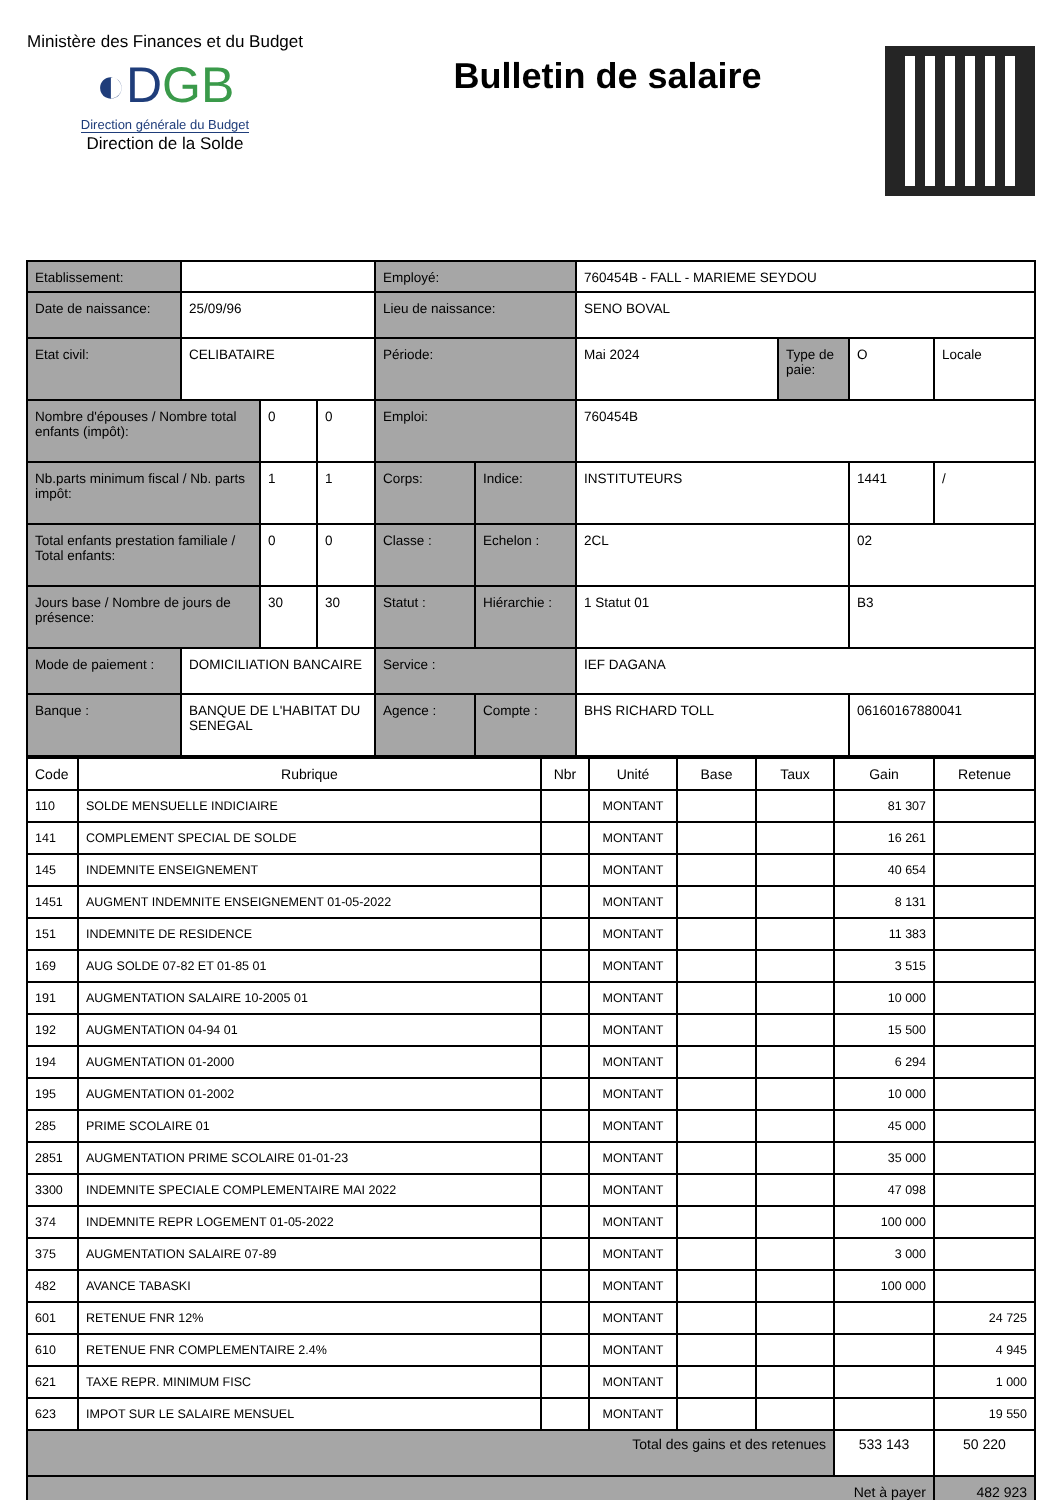Ministère des Finances et du Budget
◐DGB
Direction générale du Budget
Direction de la Solde
Bulletin de salaire
| Etablissement: | | | | Employé: | | 760454B - FALL - MARIEME SEYDOU | | | |
| Date de naissance: | 25/09/96 | | | Lieu de naissance: | | SENO BOVAL | | | |
| Etat civil: | CELIBATAIRE | | | Période: | | Mai 2024 | Type de paie: | O | Locale |
| Nombre d'épouses / Nombre total enfants (impôt): | | 0 | 0 | Emploi: | | 760454B | | | |
| Nb.parts minimum fiscal / Nb. parts impôt: | | 1 | 1 | Corps: | Indice: | INSTITUTEURS | | 1441 | / |
| Total enfants prestation familiale / Total enfants: | | 0 | 0 | Classe : | Echelon : | 2CL | | 02 | |
| Jours base / Nombre de jours de présence: | | 30 | 30 | Statut : | Hiérarchie : | 1 Statut 01 | | B3 | |
| Mode de paiement : | DOMICILIATION BANCAIRE | | | Service : | | IEF DAGANA | | | |
| Banque : | BANQUE DE L'HABITAT DU SENEGAL | | | Agence : | Compte : | BHS RICHARD TOLL | | 06160167880041 | |
| Code | Rubrique | Nbr | Unité | Base | Taux | Gain | Retenue |
| --- | --- | --- | --- | --- | --- | --- | --- |
| 110 | SOLDE MENSUELLE INDICIAIRE | | MONTANT | | | 81 307 | |
| 141 | COMPLEMENT SPECIAL DE SOLDE | | MONTANT | | | 16 261 | |
| 145 | INDEMNITE ENSEIGNEMENT | | MONTANT | | | 40 654 | |
| 1451 | AUGMENT INDEMNITE ENSEIGNEMENT 01-05-2022 | | MONTANT | | | 8 131 | |
| 151 | INDEMNITE DE RESIDENCE | | MONTANT | | | 11 383 | |
| 169 | AUG SOLDE 07-82 ET 01-85 01 | | MONTANT | | | 3 515 | |
| 191 | AUGMENTATION SALAIRE 10-2005 01 | | MONTANT | | | 10 000 | |
| 192 | AUGMENTATION 04-94 01 | | MONTANT | | | 15 500 | |
| 194 | AUGMENTATION 01-2000 | | MONTANT | | | 6 294 | |
| 195 | AUGMENTATION 01-2002 | | MONTANT | | | 10 000 | |
| 285 | PRIME SCOLAIRE 01 | | MONTANT | | | 45 000 | |
| 2851 | AUGMENTATION PRIME SCOLAIRE 01-01-23 | | MONTANT | | | 35 000 | |
| 3300 | INDEMNITE SPECIALE COMPLEMENTAIRE MAI 2022 | | MONTANT | | | 47 098 | |
| 374 | INDEMNITE REPR LOGEMENT 01-05-2022 | | MONTANT | | | 100 000 | |
| 375 | AUGMENTATION SALAIRE 07-89 | | MONTANT | | | 3 000 | |
| 482 | AVANCE TABASKI | | MONTANT | | | 100 000 | |
| 601 | RETENUE FNR 12% | | MONTANT | | | | 24 725 |
| 610 | RETENUE FNR COMPLEMENTAIRE 2.4% | | MONTANT | | | | 4 945 |
| 621 | TAXE REPR. MINIMUM FISC | | MONTANT | | | | 1 000 |
| 623 | IMPOT SUR LE SALAIRE MENSUEL | | MONTANT | | | | 19 550 |
| Total des gains et des retenues | | | | | | 533 143 | 50 220 |
| Net à payer | | | | | | | 482 923 |